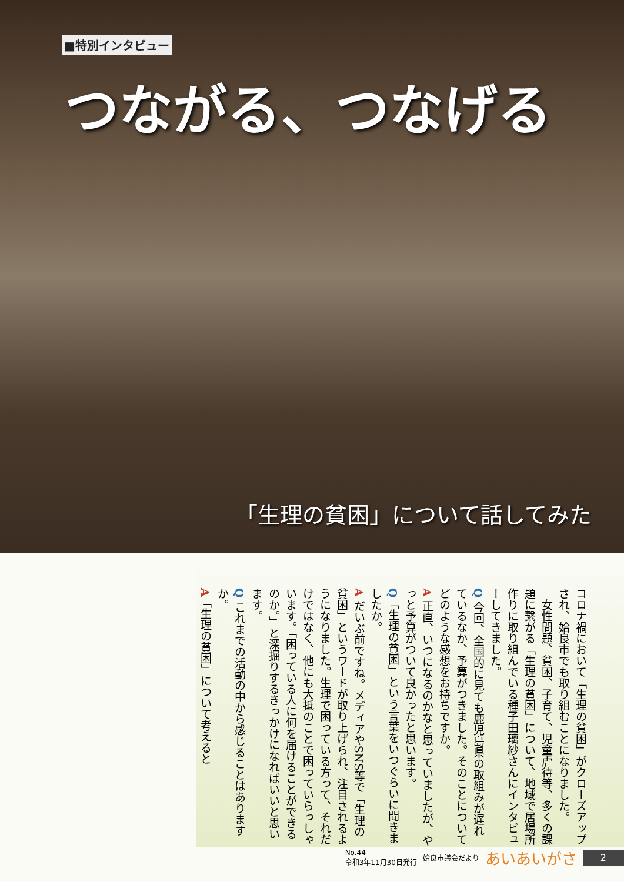■特別インタビュー
つながる、つなげる
「生理の貧困」について話してみた
コロナ禍において「生理の貧困」がクローズアップされ、姶良市でも取り組むことになりました。
　女性問題、貧困、子育て、児童虐待等、多くの課題に繋がる「生理の貧困」について、地域で居場所作りに取り組んでいる種子田璃紗さんにインタビューしてきました。
Q 今回、全国的に見ても鹿児島県の取組みが遅れているなか、予算がつきました。そのことについてどのような感想をお持ちですか。
A 正直、いつになるのかなと思っていましたが、やっと予算がついて良かったと思います。
Q「生理の貧困」という言葉をいつぐらいに聞きましたか。
A だいぶ前ですね。メディアやSNS等で「生理の貧困」というワードが取り上げられ、注目されるようになりました。生理で困っている方って、それだけではなく、他にも大抵のことで困っていらっしゃいます。「困っている人に何を届けることができるのか。」と深掘りするきっかけになればいいと思います。
Q これまでの活動の中から感じることはありますか。
A「生理の貧困」について考えると
No.44
令和3年11月30日発行
姶良市議会だより
あいあいがさ
2